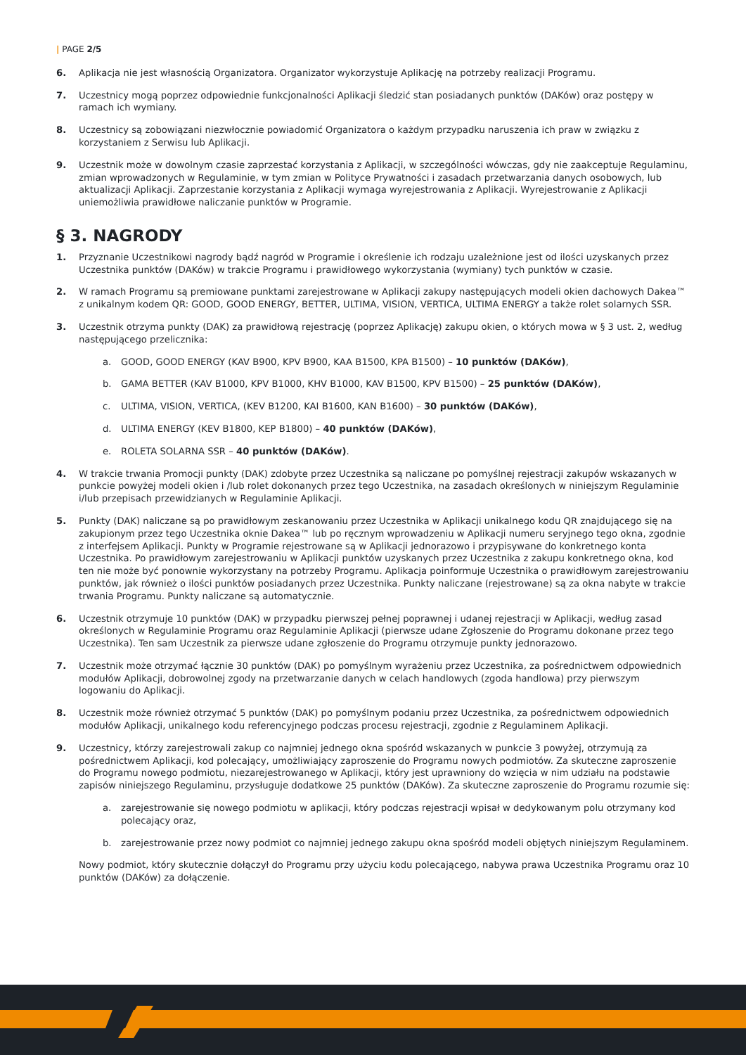| PAGE 2/5
6. Aplikacja nie jest własnością Organizatora. Organizator wykorzystuje Aplikację na potrzeby realizacji Programu.
7. Uczestnicy mogą poprzez odpowiednie funkcjonalności Aplikacji śledzić stan posiadanych punktów (DAKów) oraz postępy w ramach ich wymiany.
8. Uczestnicy są zobowiązani niezwłocznie powiadomić Organizatora o każdym przypadku naruszenia ich praw w związku z korzystaniem z Serwisu lub Aplikacji.
9. Uczestnik może w dowolnym czasie zaprzestać korzystania z Aplikacji, w szczególności wówczas, gdy nie zaakceptuje Regulaminu, zmian wprowadzonych w Regulaminie, w tym zmian w Polityce Prywatności i zasadach przetwarzania danych osobowych, lub aktualizacji Aplikacji. Zaprzestanie korzystania z Aplikacji wymaga wyrejestrowania z Aplikacji. Wyrejestrowanie z Aplikacji uniemożliwia prawidłowe naliczanie punktów w Programie.
§ 3. NAGRODY
1. Przyznanie Uczestnikowi nagrody bądź nagród w Programie i określenie ich rodzaju uzależnione jest od ilości uzyskanych przez Uczestnika punktów (DAKów) w trakcie Programu i prawidłowego wykorzystania (wymiany) tych punktów w czasie.
2. W ramach Programu są premiowane punktami zarejestrowane w Aplikacji zakupy następujących modeli okien dachowych Dakea™ z unikalnym kodem QR: GOOD, GOOD ENERGY, BETTER, ULTIMA, VISION, VERTICA, ULTIMA ENERGY a także rolet solarnych SSR.
3. Uczestnik otrzyma punkty (DAK) za prawidłową rejestrację (poprzez Aplikację) zakupu okien, o których mowa w § 3 ust. 2, według następującego przelicznika:
a. GOOD, GOOD ENERGY (KAV B900, KPV B900, KAA B1500, KPA B1500) – 10 punktów (DAKów),
b. GAMA BETTER (KAV B1000, KPV B1000, KHV B1000, KAV B1500, KPV B1500) – 25 punktów (DAKów),
c. ULTIMA, VISION, VERTICA, (KEV B1200, KAI B1600, KAN B1600) – 30 punktów (DAKów),
d. ULTIMA ENERGY (KEV B1800, KEP B1800) – 40 punktów (DAKów),
e. ROLETA SOLARNA SSR – 40 punktów (DAKów).
4. W trakcie trwania Promocji punkty (DAK) zdobyte przez Uczestnika są naliczane po pomyślnej rejestracji zakupów wskazanych w punkcie powyżej modeli okien i /lub rolet dokonanych przez tego Uczestnika, na zasadach określonych w niniejszym Regulaminie i/lub przepisach przewidzianych w Regulaminie Aplikacji.
5. Punkty (DAK) naliczane są po prawidłowym zeskanowaniu przez Uczestnika w Aplikacji unikalnego kodu QR znajdującego się na zakupionym przez tego Uczestnika oknie Dakea™ lub po ręcznym wprowadzeniu w Aplikacji numeru seryjnego tego okna, zgodnie z interfejsem Aplikacji. Punkty w Programie rejestrowane są w Aplikacji jednorazowo i przypisywane do konkretnego konta Uczestnika. Po prawidłowym zarejestrowaniu w Aplikacji punktów uzyskanych przez Uczestnika z zakupu konkretnego okna, kod ten nie może być ponownie wykorzystany na potrzeby Programu. Aplikacja poinformuje Uczestnika o prawidłowym zarejestrowaniu punktów, jak również o ilości punktów posiadanych przez Uczestnika. Punkty naliczane (rejestrowane) są za okna nabyte w trakcie trwania Programu. Punkty naliczane są automatycznie.
6. Uczestnik otrzymuje 10 punktów (DAK) w przypadku pierwszej pełnej poprawnej i udanej rejestracji w Aplikacji, według zasad określonych w Regulaminie Programu oraz Regulaminie Aplikacji (pierwsze udane Zgłoszenie do Programu dokonane przez tego Uczestnika). Ten sam Uczestnik za pierwsze udane zgłoszenie do Programu otrzymuje punkty jednorazowo.
7. Uczestnik może otrzymać łącznie 30 punktów (DAK) po pomyślnym wyrażeniu przez Uczestnika, za pośrednictwem odpowiednich modułów Aplikacji, dobrowolnej zgody na przetwarzanie danych w celach handlowych (zgoda handlowa) przy pierwszym logowaniu do Aplikacji.
8. Uczestnik może również otrzymać 5 punktów (DAK) po pomyślnym podaniu przez Uczestnika, za pośrednictwem odpowiednich modułów Aplikacji, unikalnego kodu referencyjnego podczas procesu rejestracji, zgodnie z Regulaminem Aplikacji.
9. Uczestnicy, którzy zarejestrowali zakup co najmniej jednego okna spośród wskazanych w punkcie 3 powyżej, otrzymują za pośrednictwem Aplikacji, kod polecający, umożliwiający zaproszenie do Programu nowych podmiotów. Za skuteczne zaproszenie do Programu nowego podmiotu, niezarejestrowanego w Aplikacji, który jest uprawniony do wzięcia w nim udziału na podstawie zapisów niniejszego Regulaminu, przysługuje dodatkowe 25 punktów (DAKów). Za skuteczne zaproszenie do Programu rozumie się:
a. zarejestrowanie się nowego podmiotu w aplikacji, który podczas rejestracji wpisał w dedykowanym polu otrzymany kod polecający oraz,
b. zarejestrowanie przez nowy podmiot co najmniej jednego zakupu okna spośród modeli objętych niniejszym Regulaminem.
Nowy podmiot, który skutecznie dołączył do Programu przy użyciu kodu polecającego, nabywa prawa Uczestnika Programu oraz 10 punktów (DAKów) za dołączenie.